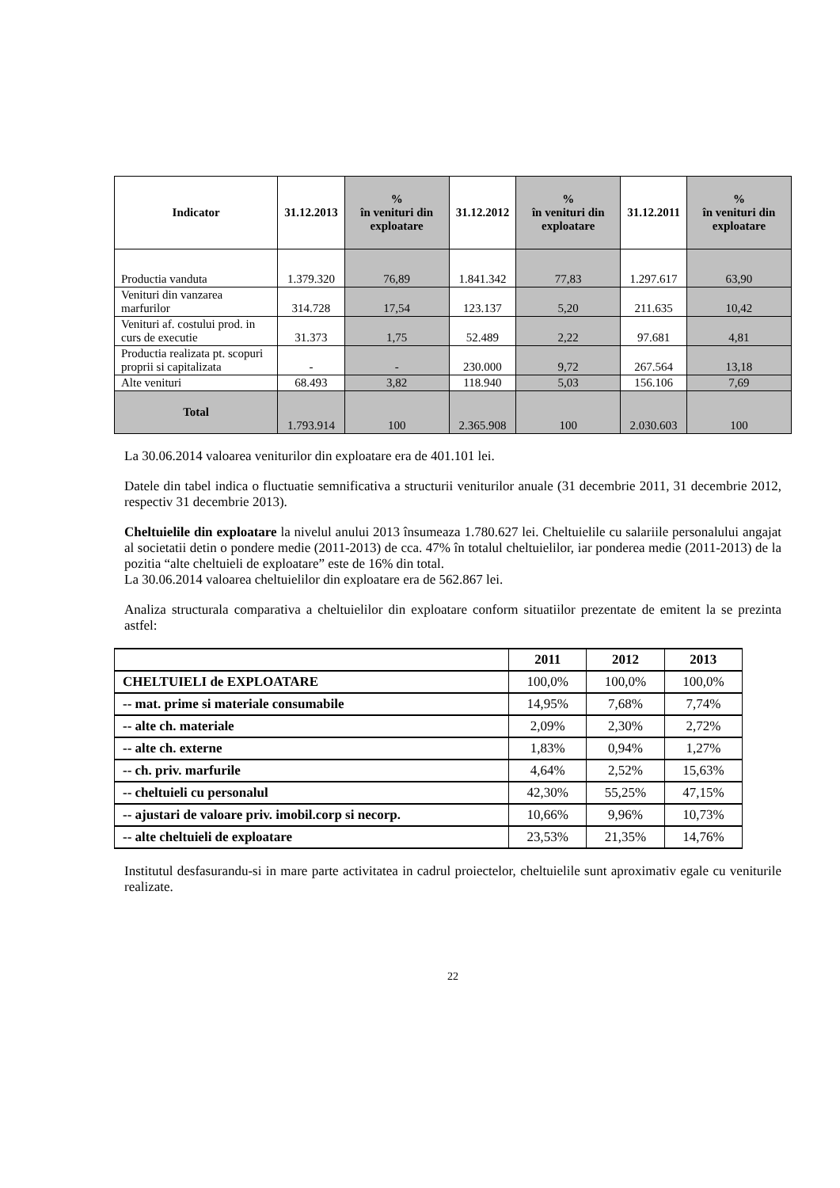| Indicator | 31.12.2013 | % în venituri din exploatare | 31.12.2012 | % în venituri din exploatare | 31.12.2011 | % în venituri din exploatare |
| --- | --- | --- | --- | --- | --- | --- |
| Productia vanduta | 1.379.320 | 76,89 | 1.841.342 | 77,83 | 1.297.617 | 63,90 |
| Venituri din vanzarea marfurilor | 314.728 | 17,54 | 123.137 | 5,20 | 211.635 | 10,42 |
| Venituri af. costului prod. in curs de executie | 31.373 | 1,75 | 52.489 | 2,22 | 97.681 | 4,81 |
| Productia realizata pt. scopuri proprii si capitalizata | - | - | 230.000 | 9,72 | 267.564 | 13,18 |
| Alte venituri | 68.493 | 3,82 | 118.940 | 5,03 | 156.106 | 7,69 |
| Total | 1.793.914 | 100 | 2.365.908 | 100 | 2.030.603 | 100 |
La 30.06.2014 valoarea veniturilor din exploatare era de 401.101 lei.
Datele din tabel indica o fluctuatie semnificativa a structurii veniturilor anuale (31 decembrie 2011, 31 decembrie 2012, respectiv 31 decembrie 2013).
Cheltuielile din exploatare la nivelul anului 2013 însumeaza 1.780.627 lei. Cheltuielile cu salariile personalului angajat al societatii detin o pondere medie (2011-2013) de cca. 47% în totalul cheltuielilor, iar ponderea medie (2011-2013) de la pozitia “alte cheltuieli de exploatare” este de 16% din total.
La 30.06.2014 valoarea cheltuielilor din exploatare era de 562.867 lei.
Analiza structurala comparativa a cheltuielilor din exploatare conform situatiilor prezentate de emitent la se prezinta astfel:
| | 2011 | 2012 | 2013 |
| CHELTUIELI de EXPLOATARE | 100,0% | 100,0% | 100,0% |
| -- mat. prime si materiale consumabile | 14,95% | 7,68% | 7,74% |
| -- alte ch. materiale | 2,09% | 2,30% | 2,72% |
| -- alte ch. externe | 1,83% | 0,94% | 1,27% |
| -- ch. priv. marfurile | 4,64% | 2,52% | 15,63% |
| -- cheltuieli cu personalul | 42,30% | 55,25% | 47,15% |
| -- ajustari de valoare priv. imobil.corp si necorp. | 10,66% | 9,96% | 10,73% |
| -- alte cheltuieli de exploatare | 23,53% | 21,35% | 14,76% |
Institutul desfasurandu-si in mare parte activitatea in cadrul proiectelor, cheltuielile sunt aproximativ egale cu veniturile realizate.
22